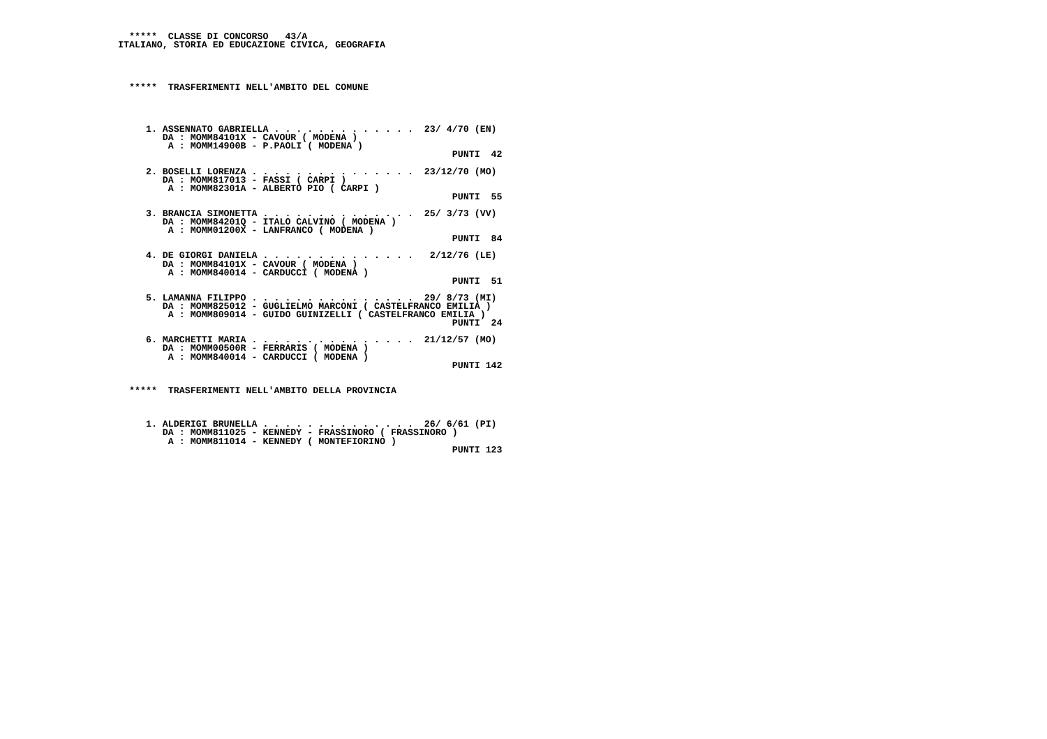*****  CLASSE DI CONCORSO   43/A
ITALIANO, STORIA ED EDUCAZIONE CIVICA, GEOGRAFIA




  *****  TRASFERIMENTI NELL'AMBITO DEL COMUNE




     1. ASSENNATO GABRIELLA . . . . . . . . . . . . .  23/ 4/70 (EN)
        DA : MOMM84101X - CAVOUR ( MODENA )
         A : MOMM14900B - P.PAOLI ( MODENA )
                                                            PUNTI  42

     2. BOSELLI LORENZA . . . . . . . . . . . . . . .  23/12/70 (MO)
        DA : MOMM817013 - FASSI ( CARPI )
         A : MOMM82301A - ALBERTO PIO ( CARPI )
                                                            PUNTI  55

     3. BRANCIA SIMONETTA . . . . . . . . . . . . . .  25/ 3/73 (VV)
        DA : MOMM84201Q - ITALO CALVINO ( MODENA )
         A : MOMM01200X - LANFRANCO ( MODENA )
                                                            PUNTI  84

     4. DE GIORGI DANIELA . . . . . . . . . . . . . .   2/12/76 (LE)
        DA : MOMM84101X - CAVOUR ( MODENA )
         A : MOMM840014 - CARDUCCI ( MODENA )
                                                            PUNTI  51

     5. LAMANNA FILIPPO . . . . . . . . . . . . . . .  29/ 8/73 (MI)
        DA : MOMM825012 - GUGLIELMO MARCONI ( CASTELFRANCO EMILIA )
         A : MOMM809014 - GUIDO GUINIZELLI ( CASTELFRANCO EMILIA )
                                                            PUNTI  24

     6. MARCHETTI MARIA . . . . . . . . . . . . . . .  21/12/57 (MO)
        DA : MOMM00500R - FERRARIS ( MODENA )
         A : MOMM840014 - CARDUCCI ( MODENA )
                                                            PUNTI 142


  *****  TRASFERIMENTI NELL'AMBITO DELLA PROVINCIA



     1. ALDERIGI BRUNELLA . . . . . . . . . . . . . .  26/ 6/61 (PI)
        DA : MOMM811025 - KENNEDY - FRASSINORO ( FRASSINORO )
         A : MOMM811014 - KENNEDY ( MONTEFIORINO )
                                                            PUNTI 123